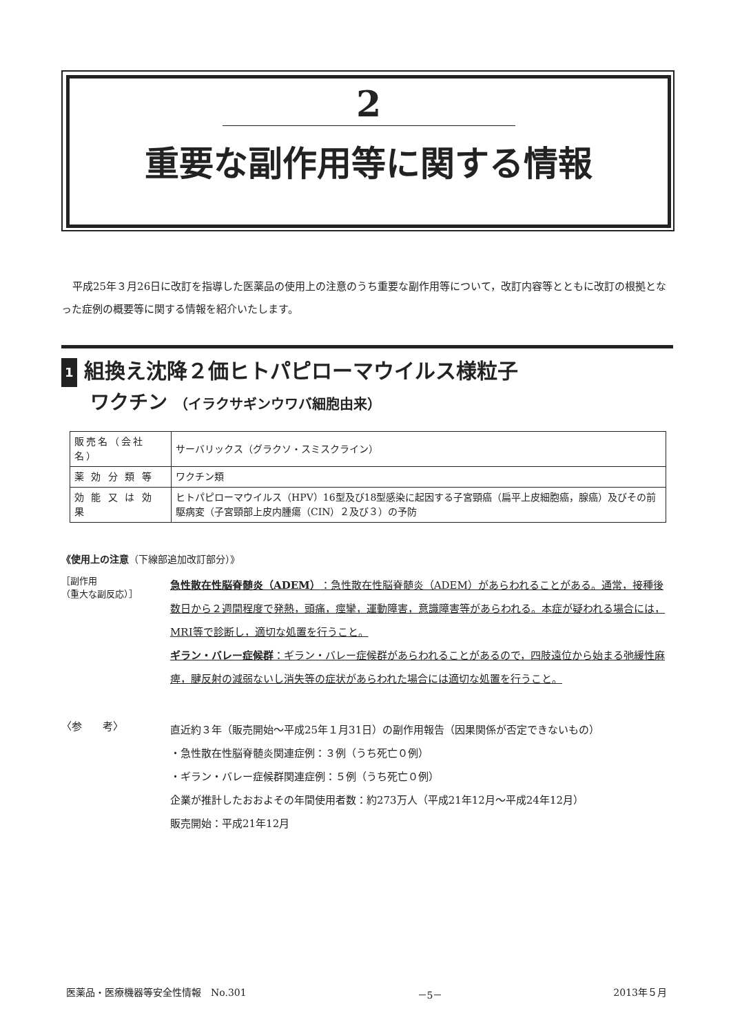2
重要な副作用等に関する情報
平成25年３月26日に改訂を指導した医薬品の使用上の注意のうち重要な副作用等について，改訂内容等とともに改訂の根拠となった症例の概要等に関する情報を紹介いたします。
1 組換え沈降２価ヒトパピローマウイルス様粒子
ワクチン （イラクサギンウワバ細胞由来）
| 販売名（会社名） | サーバリックス（グラクソ・スミスクライン） |
| 薬 効 分 類 等 | ワクチン類 |
| 効 能 又 は 効 果 | ヒトパピローマウイルス（HPV）16型及び18型感染に起因する子宮頸癌（扁平上皮細胞癌，腺癌）及びその前駆病変（子宮頸部上皮内腫瘍（CIN）２及び３）の予防 |
《使用上の注意（下線部追加改訂部分）》
［副作用
（重大な副反応）］
急性散在性脳脊髄炎（ADEM）：急性散在性脳脊髄炎（ADEM）があらわれることがある。通常，接種後数日から２週間程度で発熱，頭痛，痙攣，運動障害，意識障害等があらわれる。本症が疑われる場合には，MRI等で診断し，適切な処置を行うこと。
ギラン・バレー症候群：ギラン・バレー症候群があらわれることがあるので，四肢遠位から始まる弛緩性麻痺，腱反射の減弱ないし消失等の症状があらわれた場合には適切な処置を行うこと。
〈参　　考〉
直近約３年（販売開始～平成25年１月31日）の副作用報告（因果関係が否定できないもの）
・急性散在性脳脊髄炎関連症例：３例（うち死亡０例）
・ギラン・バレー症候群関連症例：５例（うち死亡０例）
企業が推計したおおよその年間使用者数：約273万人（平成21年12月～平成24年12月）
販売開始：平成21年12月
医薬品・医療機器等安全性情報　No.301 －5－ 2013年５月